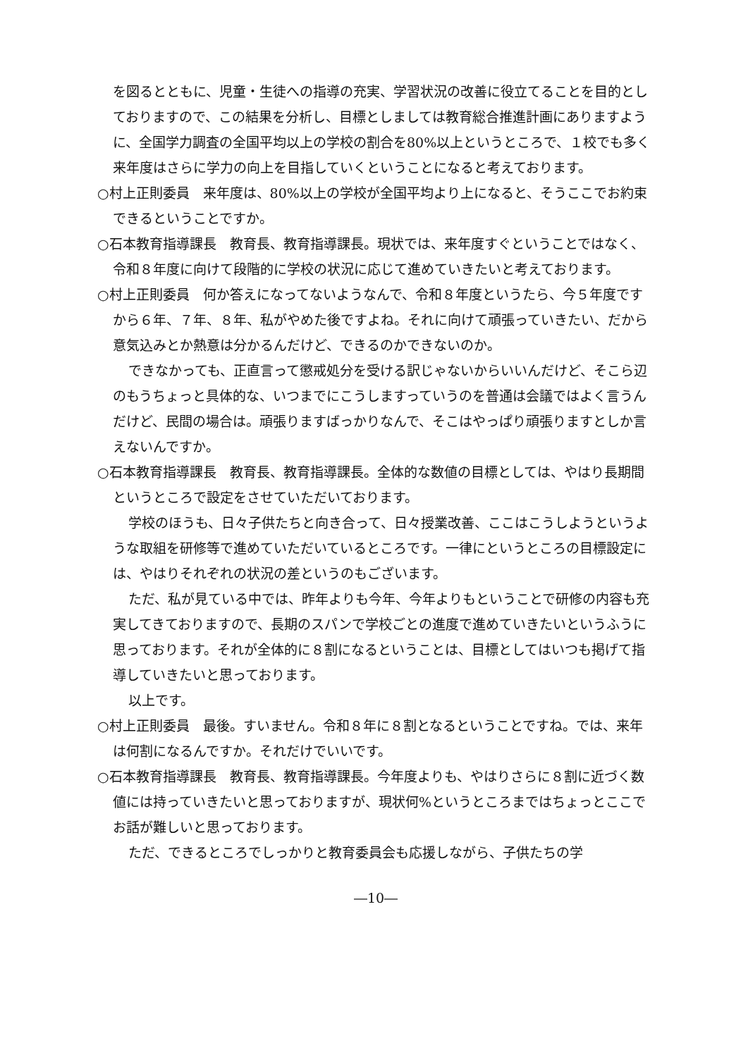を図るとともに、児童・生徒への指導の充実、学習状況の改善に役立てることを目的としておりますので、この結果を分析し、目標としましては教育総合推進計画にありますように、全国学力調査の全国平均以上の学校の割合を80%以上というところで、１校でも多く来年度はさらに学力の向上を目指していくということになると考えております。
○村上正則委員　来年度は、80%以上の学校が全国平均より上になると、そうここでお約束できるということですか。
○石本教育指導課長　教育長、教育指導課長。現状では、来年度すぐということではなく、令和８年度に向けて段階的に学校の状況に応じて進めていきたいと考えております。
○村上正則委員　何か答えになってないようなんで、令和８年度というたら、今５年度ですから６年、７年、８年、私がやめた後ですよね。それに向けて頑張っていきたい、だから意気込みとか熱意は分かるんだけど、できるのかできないのか。
できなかっても、正直言って懲戒処分を受ける訳じゃないからいいんだけど、そこら辺のもうちょっと具体的な、いつまでにこうしますっていうのを普通は会議ではよく言うんだけど、民間の場合は。頑張りますばっかりなんで、そこはやっぱり頑張りますとしか言えないんですか。
○石本教育指導課長　教育長、教育指導課長。全体的な数値の目標としては、やはり長期間というところで設定をさせていただいております。
学校のほうも、日々子供たちと向き合って、日々授業改善、ここはこうしようというような取組を研修等で進めていただいているところです。一律にというところの目標設定には、やはりそれぞれの状況の差というのもございます。
ただ、私が見ている中では、昨年よりも今年、今年よりもということで研修の内容も充実してきておりますので、長期のスパンで学校ごとの進度で進めていきたいというふうに思っております。それが全体的に８割になるということは、目標としてはいつも掲げて指導していきたいと思っております。
以上です。
○村上正則委員　最後。すいません。令和８年に８割となるということですね。では、来年は何割になるんですか。それだけでいいです。
○石本教育指導課長　教育長、教育指導課長。今年度よりも、やはりさらに８割に近づく数値には持っていきたいと思っておりますが、現状何%というところまではちょっとここでお話が難しいと思っております。
ただ、できるところでしっかりと教育委員会も応援しながら、子供たちの学
―10―